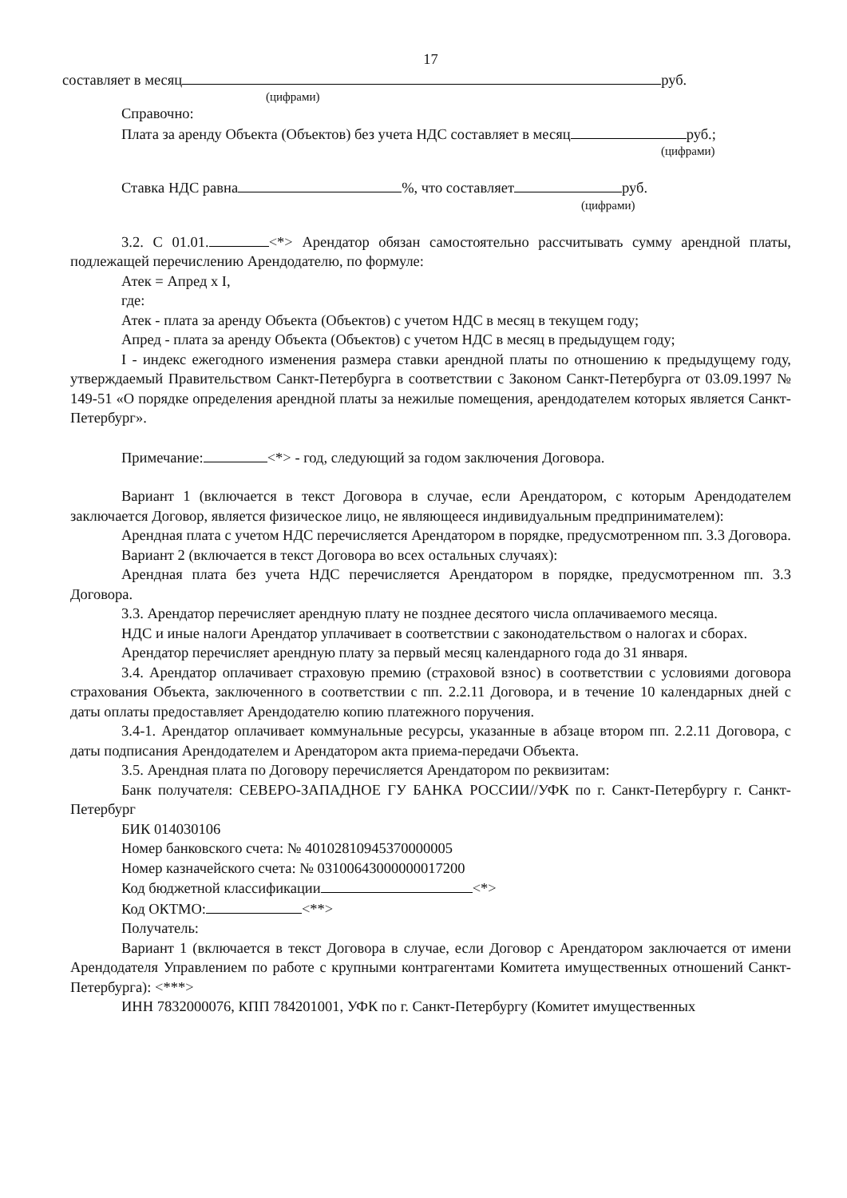17
составляет в месяц руб.
(цифрами)
Справочно:
Плата за аренду Объекта (Объектов) без учета НДС составляет в месяц руб.;
(цифрами)
Ставка НДС равна %, что составляет руб.
(цифрами)
3.2. С 01.01. <*> Арендатор обязан самостоятельно рассчитывать сумму арендной платы, подлежащей перечислению Арендодателю, по формуле:
Атек = Апред х I,
где:
Атек - плата за аренду Объекта (Объектов) с учетом НДС в месяц в текущем году;
Апред - плата за аренду Объекта (Объектов) с учетом НДС в месяц в предыдущем году;
I - индекс ежегодного изменения размера ставки арендной платы по отношению к предыдущему году, утверждаемый Правительством Санкт-Петербурга в соответствии с Законом Санкт-Петербурга от 03.09.1997 № 149-51 «О порядке определения арендной платы за нежилые помещения, арендодателем которых является Санкт-Петербург».
Примечание: <*> - год, следующий за годом заключения Договора.
Вариант 1 (включается в текст Договора в случае, если Арендатором, с которым Арендодателем заключается Договор, является физическое лицо, не являющееся индивидуальным предпринимателем):
Арендная плата с учетом НДС перечисляется Арендатором в порядке, предусмотренном пп. 3.3 Договора.
Вариант 2 (включается в текст Договора во всех остальных случаях):
Арендная плата без учета НДС перечисляется Арендатором в порядке, предусмотренном пп. 3.3 Договора.
3.3. Арендатор перечисляет арендную плату не позднее десятого числа оплачиваемого месяца.
НДС и иные налоги Арендатор уплачивает в соответствии с законодательством о налогах и сборах.
Арендатор перечисляет арендную плату за первый месяц календарного года до 31 января.
3.4. Арендатор оплачивает страховую премию (страховой взнос) в соответствии с условиями договора страхования Объекта, заключенного в соответствии с пп. 2.2.11 Договора, и в течение 10 календарных дней с даты оплаты предоставляет Арендодателю копию платежного поручения.
3.4-1. Арендатор оплачивает коммунальные ресурсы, указанные в абзаце втором пп. 2.2.11 Договора, с даты подписания Арендодателем и Арендатором акта приема-передачи Объекта.
3.5. Арендная плата по Договору перечисляется Арендатором по реквизитам:
Банк получателя: СЕВЕРО-ЗАПАДНОЕ ГУ БАНКА РОССИИ//УФК по г. Санкт-Петербургу г. Санкт-Петербург
БИК 014030106
Номер банковского счета: № 40102810945370000005
Номер казначейского счета: № 03100643000000017200
Код бюджетной классификации <*>
Код ОКТМО: <**>
Получатель:
Вариант 1 (включается в текст Договора в случае, если Договор с Арендатором заключается от имени Арендодателя Управлением по работе с крупными контрагентами Комитета имущественных отношений Санкт-Петербурга): <***>
ИНН 7832000076, КПП 784201001, УФК по г. Санкт-Петербургу (Комитет имущественных